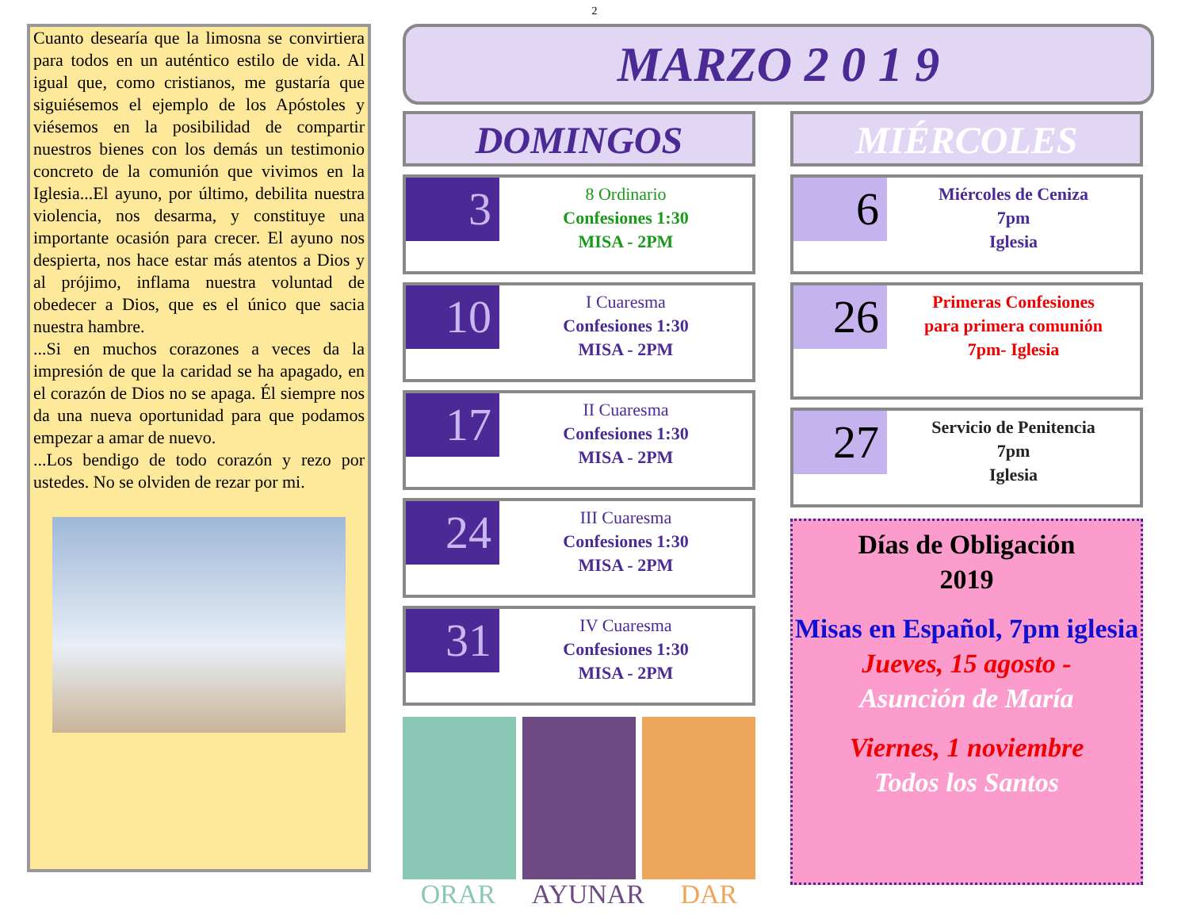2
Cuanto desearía que la limosna se convirtiera para todos en un auténtico estilo de vida. Al igual que, como cristianos, me gustaría que siguiésemos el ejemplo de los Apóstoles y viésemos en la posibilidad de compartir nuestros bienes con los demás un testimonio concreto de la comunión que vivimos en la Iglesia...El ayuno, por último, debilita nuestra violencia, nos desarma, y constituye una importante ocasión para crecer. El ayuno nos despierta, nos hace estar más atentos a Dios y al prójimo, inflama nuestra voluntad de obedecer a Dios, que es el único que sacia nuestra hambre.
...Si en muchos corazones a veces da la impresión de que la caridad se ha apagado, en el corazón de Dios no se apaga. Él siempre nos da una nueva oportunidad para que podamos empezar a amar de nuevo.
...Los bendigo de todo corazón y rezo por ustedes. No se olviden de rezar por mi.
MARZO 2 0 1 9
DOMINGOS
3
8 Ordinario
Confesiones 1:30
MISA - 2PM
10
I Cuaresma
Confesiones 1:30
MISA - 2PM
17
II Cuaresma
Confesiones 1:30
MISA - 2PM
24
III Cuaresma
Confesiones 1:30
MISA - 2PM
31
IV Cuaresma
Confesiones 1:30
MISA - 2PM
ORAR AYUNAR DAR
MIÉRCOLES
6
Miércoles de Ceniza
7pm
Iglesia
26
Primeras Confesiones
para primera comunión
7pm- Iglesia
27
Servicio de Penitencia
7pm
Iglesia
Días de Obligación
2019
Misas en Español, 7pm iglesia
Jueves, 15 agosto -
Asunción de María
Viernes, 1 noviembre
Todos los Santos